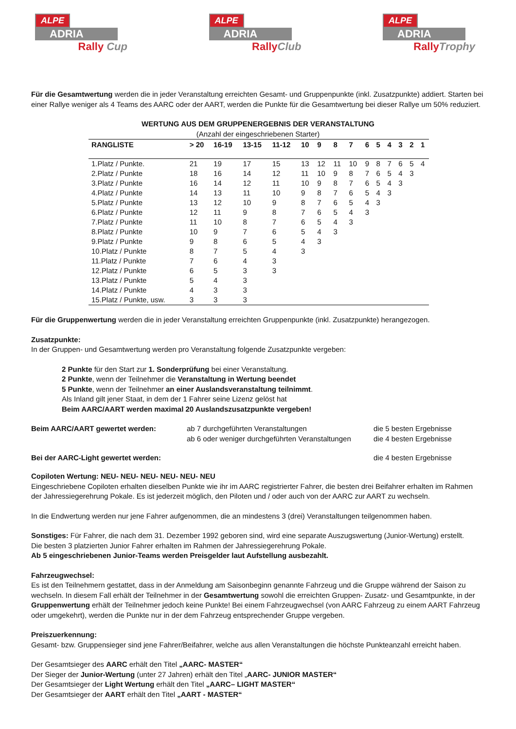ALPE
ADRIA
Rally Cup
ALPE
ADRIA
RallyClub
ALPE
ADRIA
RallyTrophy
Für die Gesamtwertung werden die in jeder Veranstaltung erreichten Gesamt- und Gruppenpunkte (inkl. Zusatzpunkte) addiert. Starten bei einer Rallye weniger als 4 Teams des AARC oder der AART, werden die Punkte für die Gesamtwertung bei dieser Rallye um 50% reduziert.
WERTUNG AUS DEM GRUPPENERGEBNIS DER VERANSTALTUNG
(Anzahl der eingeschriebenen Starter)
| RANGLISTE | > 20 | 16-19 | 13-15 | 11-12 | 10 | 9 | 8 | 7 | 6 | 5 | 4 | 3 | 2 | 1 |
| --- | --- | --- | --- | --- | --- | --- | --- | --- | --- | --- | --- | --- | --- | --- |
| 1.Platz / Punkte. | 21 | 19 | 17 | 15 | 13 | 12 | 11 | 10 | 9 | 8 | 7 | 6 | 5 | 4 |
| 2.Platz / Punkte | 18 | 16 | 14 | 12 | 11 | 10 | 9 | 8 | 7 | 6 | 5 | 4 | 3 | |
| 3.Platz / Punkte | 16 | 14 | 12 | 11 | 10 | 9 | 8 | 7 | 6 | 5 | 4 | 3 | | |
| 4.Platz / Punkte | 14 | 13 | 11 | 10 | 9 | 8 | 7 | 6 | 5 | 4 | 3 | | | |
| 5.Platz / Punkte | 13 | 12 | 10 | 9 | 8 | 7 | 6 | 5 | 4 | 3 | | | | |
| 6.Platz / Punkte | 12 | 11 | 9 | 8 | 7 | 6 | 5 | 4 | 3 | | | | | |
| 7.Platz / Punkte | 11 | 10 | 8 | 7 | 6 | 5 | 4 | 3 | | | | | | |
| 8.Platz / Punkte | 10 | 9 | 7 | 6 | 5 | 4 | 3 | | | | | | | |
| 9.Platz / Punkte | 9 | 8 | 6 | 5 | 4 | 3 | | | | | | | | |
| 10.Platz / Punkte | 8 | 7 | 5 | 4 | 3 | | | | | | | | | |
| 11.Platz / Punkte | 7 | 6 | 4 | 3 | | | | | | | | | | |
| 12.Platz / Punkte | 6 | 5 | 3 | 3 | | | | | | | | | | |
| 13.Platz / Punkte | 5 | 4 | 3 | | | | | | | | | | | |
| 14.Platz / Punkte | 4 | 3 | 3 | | | | | | | | | | | |
| 15.Platz / Punkte, usw. | 3 | 3 | 3 | | | | | | | | | | | |
Für die Gruppenwertung werden die in jeder Veranstaltung erreichten Gruppenpunkte (inkl. Zusatzpunkte) herangezogen.
Zusatzpunkte:
In der Gruppen- und Gesamtwertung werden pro Veranstaltung folgende Zusatzpunkte vergeben:
2 Punkte für den Start zur 1. Sonderprüfung bei einer Veranstaltung.
2 Punkte, wenn der Teilnehmer die Veranstaltung in Wertung beendet
5 Punkte, wenn der Teilnehmer an einer Auslandsveranstaltung teilnimmt.
Als Inland gilt jener Staat, in dem der 1 Fahrer seine Lizenz gelöst hat
Beim AARC/AART werden maximal 20 Auslandszusatzpunkte vergeben!
Beim AARC/AART gewertet werden: ab 7 durchgeführten Veranstaltungen
ab 6 oder weniger durchgeführten Veranstaltungen
die 5 besten Ergebnisse
die 4 besten Ergebnisse
Bei der AARC-Light gewertet werden: die 4 besten Ergebnisse
Copiloten Wertung: NEU- NEU- NEU- NEU- NEU- NEU
Eingeschriebene Copiloten erhalten dieselben Punkte wie ihr im AARC registrierter Fahrer, die besten drei Beifahrer erhalten im Rahmen der Jahressiegerehrung Pokale. Es ist jederzeit möglich, den Piloten und / oder auch von der AARC zur AART zu wechseln.
In die Endwertung werden nur jene Fahrer aufgenommen, die an mindestens 3 (drei) Veranstaltungen teilgenommen haben.
Sonstiges: Für Fahrer, die nach dem 31. Dezember 1992 geboren sind, wird eine separate Auszugswertung (Junior-Wertung) erstellt.
Die besten 3 platzierten Junior Fahrer erhalten im Rahmen der Jahressiegerehrung Pokale.
Ab 5 eingeschriebenen Junior-Teams werden Preisgelder laut Aufstellung ausbezahlt.
Fahrzeugwechsel:
Es ist den Teilnehmern gestattet, dass in der Anmeldung am Saisonbeginn genannte Fahrzeug und die Gruppe während der Saison zu wechseln. In diesem Fall erhält der Teilnehmer in der Gesamtwertung sowohl die erreichten Gruppen- Zusatz- und Gesamtpunkte, in der Gruppenwertung erhält der Teilnehmer jedoch keine Punkte! Bei einem Fahrzeugwechsel (von AARC Fahrzeug zu einem AART Fahrzeug oder umgekehrt), werden die Punkte nur in der dem Fahrzeug entsprechender Gruppe vergeben.
Preiszuerkennung:
Gesamt- bzw. Gruppensieger sind jene Fahrer/Beifahrer, welche aus allen Veranstaltungen die höchste Punkteanzahl erreicht haben.
Der Gesamtsieger des AARC erhält den Titel „AARC- MASTER“
Der Sieger der Junior-Wertung (unter 27 Jahren) erhält den Titel „AARC- JUNIOR MASTER“
Der Gesamtsieger der Light Wertung erhält den Titel „AARC– LIGHT MASTER“
Der Gesamtsieger der AART erhält den Titel „AART - MASTER“